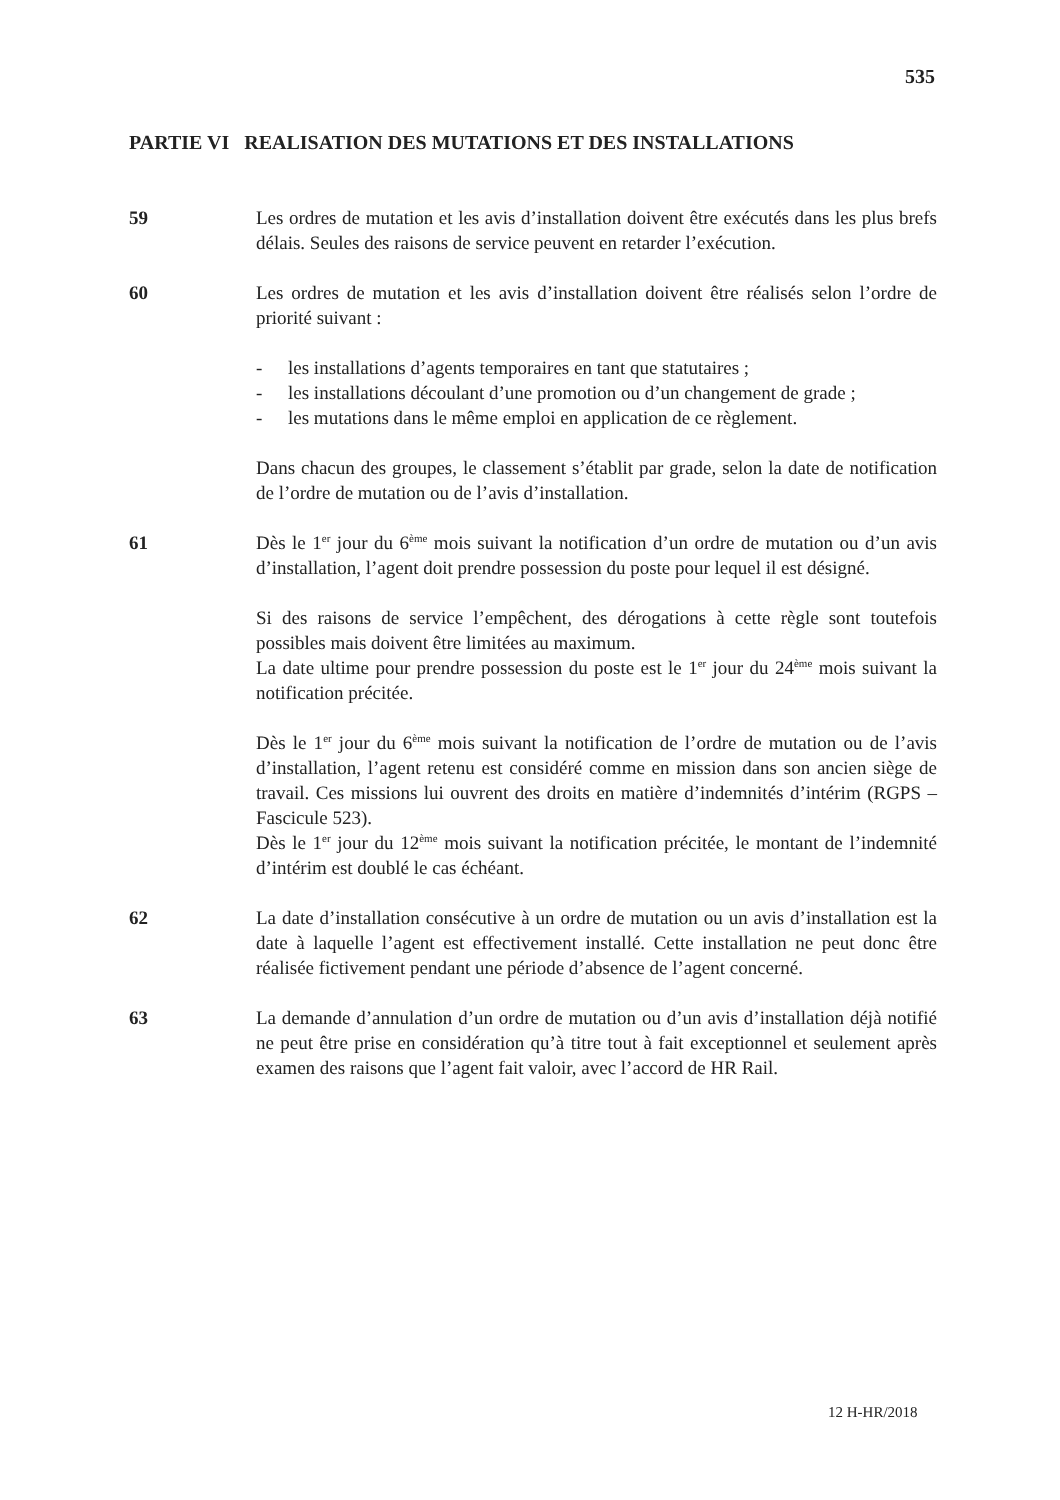535
PARTIE VI REALISATION DES MUTATIONS ET DES INSTALLATIONS
59 Les ordres de mutation et les avis d’installation doivent être exécutés dans les plus brefs délais. Seules des raisons de service peuvent en retarder l’exécution.
60 Les ordres de mutation et les avis d’installation doivent être réalisés selon l’ordre de priorité suivant :
- les installations d’agents temporaires en tant que statutaires ;
- les installations découlant d’une promotion ou d’un changement de grade ;
- les mutations dans le même emploi en application de ce règlement.
Dans chacun des groupes, le classement s’établit par grade, selon la date de notification de l’ordre de mutation ou de l’avis d’installation.
61 Dès le 1<sup>er</sup> jour du 6<sup>ème</sup> mois suivant la notification d’un ordre de mutation ou d’un avis d’installation, l’agent doit prendre possession du poste pour lequel il est désigné.
Si des raisons de service l’empêchent, des dérogations à cette règle sont toutefois possibles mais doivent être limitées au maximum.
La date ultime pour prendre possession du poste est le 1<sup>er</sup> jour du 24<sup>ème</sup> mois suivant la notification précitée.
Dès le 1<sup>er</sup> jour du 6<sup>ème</sup> mois suivant la notification de l’ordre de mutation ou de l’avis d’installation, l’agent retenu est considéré comme en mission dans son ancien siège de travail. Ces missions lui ouvrent des droits en matière d’indemnités d’intérim (RGPS – Fascicule 523).
Dès le 1<sup>er</sup> jour du 12<sup>ème</sup> mois suivant la notification précitée, le montant de l’indemnité d’intérim est doublé le cas échéant.
62 La date d’installation consécutive à un ordre de mutation ou un avis d’installation est la date à laquelle l’agent est effectivement installé. Cette installation ne peut donc être réalisée fictivement pendant une période d’absence de l’agent concerné.
63 La demande d’annulation d’un ordre de mutation ou d’un avis d’installation déjà notifié ne peut être prise en considération qu’à titre tout à fait exceptionnel et seulement après examen des raisons que l’agent fait valoir, avec l’accord de HR Rail.
12 H-HR/2018